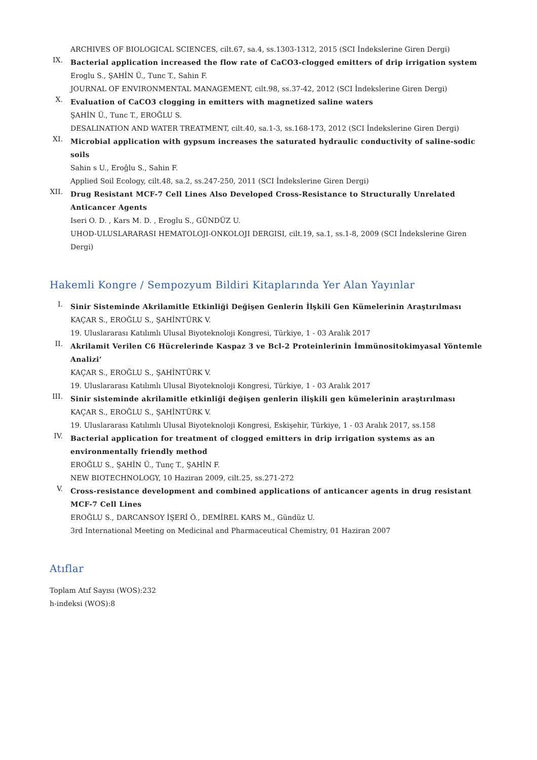ARCHIVES OF BIOLOGICAL SCIENCES, cilt.67, sa.4, ss.1303-1312, 2015 (SCI İndekslerine Giren Dergi)
IX.
Bacterial application increased the flow rate of CaCO3-clogged emitters of drip irrigation system
Eroglu S., ŞAHİN Ü., Tunc T., Sahin F.
JOURNAL OF ENVIRONMENTAL MANAGEMENT, cilt.98, ss.37-42, 2012 (SCI İndekslerine Giren Dergi)
X.
Evaluation of CaCO3 clogging in emitters with magnetized saline waters
ŞAHİN Ü., Tunc T., EROĞLU S.
DESALINATION AND WATER TREATMENT, cilt.40, sa.1-3, ss.168-173, 2012 (SCI İndekslerine Giren Dergi)
XI.
Microbial application with gypsum increases the saturated hydraulic conductivity of saline-sodic soils
Sahin s U., Eroĝlu S., Sahin F.
Applied Soil Ecology, cilt.48, sa.2, ss.247-250, 2011 (SCI İndekslerine Giren Dergi)
XII.
Drug Resistant MCF-7 Cell Lines Also Developed Cross-Resistance to Structurally Unrelated Anticancer Agents
Iseri O. D. , Kars M. D. , Eroglu S., GÜNDÜZ U.
UHOD-ULUSLARARASI HEMATOLOJI-ONKOLOJI DERGISI, cilt.19, sa.1, ss.1-8, 2009 (SCI İndekslerine Giren Dergi)
Hakemli Kongre / Sempozyum Bildiri Kitaplarında Yer Alan Yayınlar
I.
Sinir Sisteminde Akrilamitle Etkinliği Değişen Genlerin İlşkili Gen Kümelerinin Araştırılması
KAÇAR S., EROĞLU S., ŞAHİNTÜRK V.
19. Uluslararası Katılımlı Ulusal Biyoteknoloji Kongresi, Türkiye, 1 - 03 Aralık 2017
II.
Akrilamit Verilen C6 Hücrelerinde Kaspaz 3 ve Bcl-2 Proteinlerinin İmmünositokimyasal Yöntemle Analizi’
KAÇAR S., EROĞLU S., ŞAHİNTÜRK V.
19. Uluslararası Katılımlı Ulusal Biyoteknoloji Kongresi, Türkiye, 1 - 03 Aralık 2017
III.
Sinir sisteminde akrilamitle etkinliği değişen genlerin ilişkili gen kümelerinin araştırılması
KAÇAR S., EROĞLU S., ŞAHİNTÜRK V.
19. Uluslararası Katılımlı Ulusal Biyoteknoloji Kongresi, Eskişehir, Türkiye, 1 - 03 Aralık 2017, ss.158
IV.
Bacterial application for treatment of clogged emitters in drip irrigation systems as an environmentally friendly method
EROĞLU S., ŞAHİN Ü., Tunç T., ŞAHİN F.
NEW BIOTECHNOLOGY, 10 Haziran 2009, cilt.25, ss.271-272
V.
Cross-resistance development and combined applications of anticancer agents in drug resistant MCF-7 Cell Lines
EROĞLU S., DARCANSOY İŞERİ Ö., DEMİREL KARS M., Gündüz U.
3rd International Meeting on Medicinal and Pharmaceutical Chemistry, 01 Haziran 2007
Atıflar
Toplam Atıf Sayısı (WOS):232
h-indeksi (WOS):8